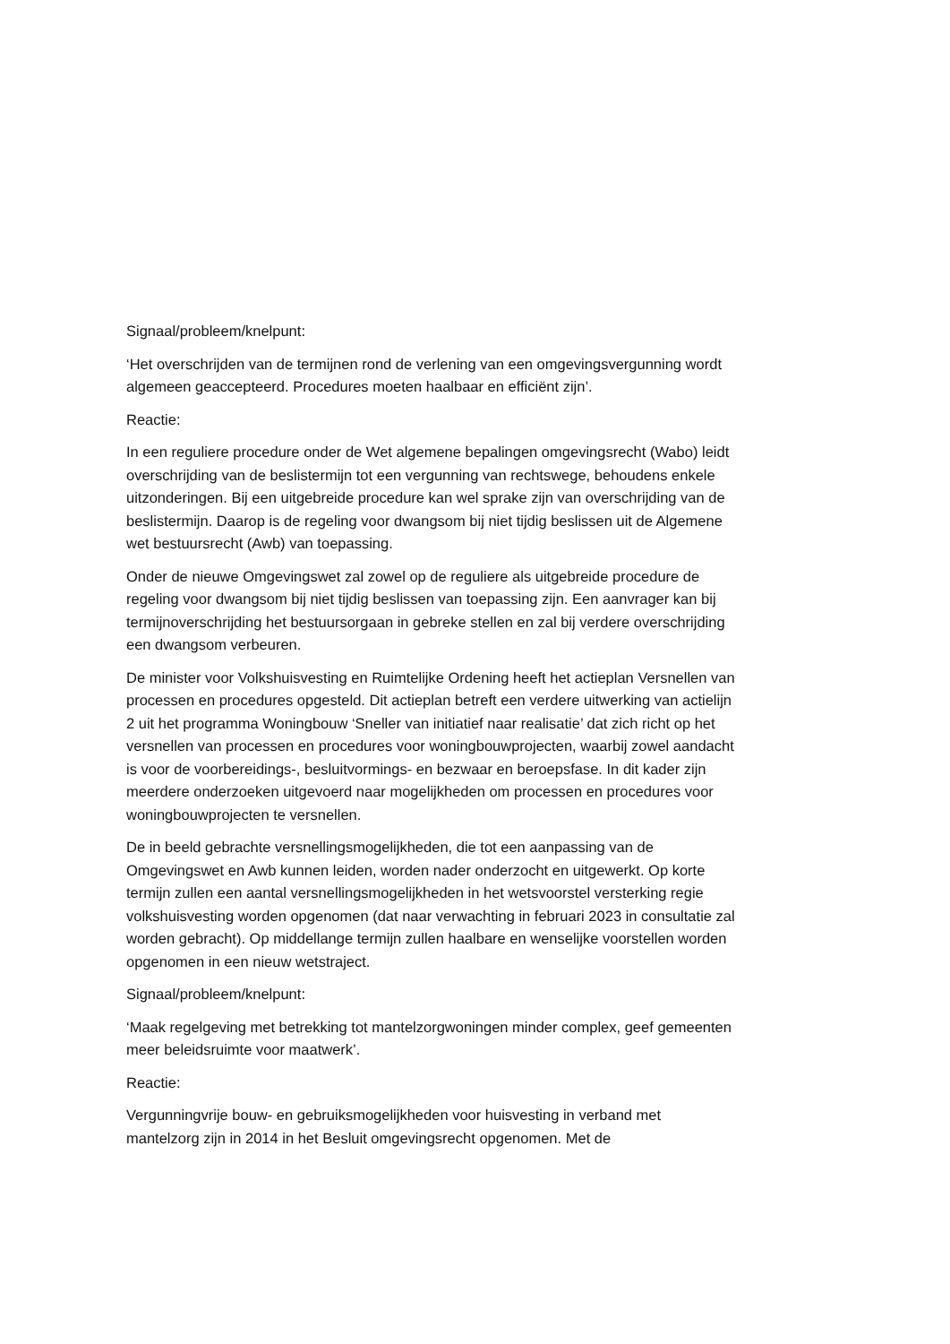Signaal/probleem/knelpunt:
‘Het overschrijden van de termijnen rond de verlening van een omgevingsvergunning wordt algemeen geaccepteerd. Procedures moeten haalbaar en efficiënt zijn’.
Reactie:
In een reguliere procedure onder de Wet algemene bepalingen omgevingsrecht (Wabo) leidt overschrijding van de beslistermijn tot een vergunning van rechtswege, behoudens enkele uitzonderingen. Bij een uitgebreide procedure kan wel sprake zijn van overschrijding van de beslistermijn. Daarop is de regeling voor dwangsom bij niet tijdig beslissen uit de Algemene wet bestuursrecht (Awb) van toepassing.
Onder de nieuwe Omgevingswet zal zowel op de reguliere als uitgebreide procedure de regeling voor dwangsom bij niet tijdig beslissen van toepassing zijn. Een aanvrager kan bij termijnoverschrijding het bestuursorgaan in gebreke stellen en zal bij verdere overschrijding een dwangsom verbeuren.
De minister voor Volkshuisvesting en Ruimtelijke Ordening heeft het actieplan Versnellen van processen en procedures opgesteld. Dit actieplan betreft een verdere uitwerking van actielijn 2 uit het programma Woningbouw ‘Sneller van initiatief naar realisatie’ dat zich richt op het versnellen van processen en procedures voor woningbouwprojecten, waarbij zowel aandacht is voor de voorbereidings-, besluitvormings- en bezwaar en beroepsfase. In dit kader zijn meerdere onderzoeken uitgevoerd naar mogelijkheden om processen en procedures voor woningbouwprojecten te versnellen.
De in beeld gebrachte versnellingsmogelijkheden, die tot een aanpassing van de Omgevingswet en Awb kunnen leiden, worden nader onderzocht en uitgewerkt. Op korte termijn zullen een aantal versnellingsmogelijkheden in het wetsvoorstel versterking regie volkshuisvesting worden opgenomen (dat naar verwachting in februari 2023 in consultatie zal worden gebracht). Op middellange termijn zullen haalbare en wenselijke voorstellen worden opgenomen in een nieuw wetstraject.
Signaal/probleem/knelpunt:
‘Maak regelgeving met betrekking tot mantelzorgwoningen minder complex, geef gemeenten meer beleidsruimte voor maatwerk’.
Reactie:
Vergunningvrije bouw- en gebruiksmogelijkheden voor huisvesting in verband met mantelzorg zijn in 2014 in het Besluit omgevingsrecht opgenomen. Met de